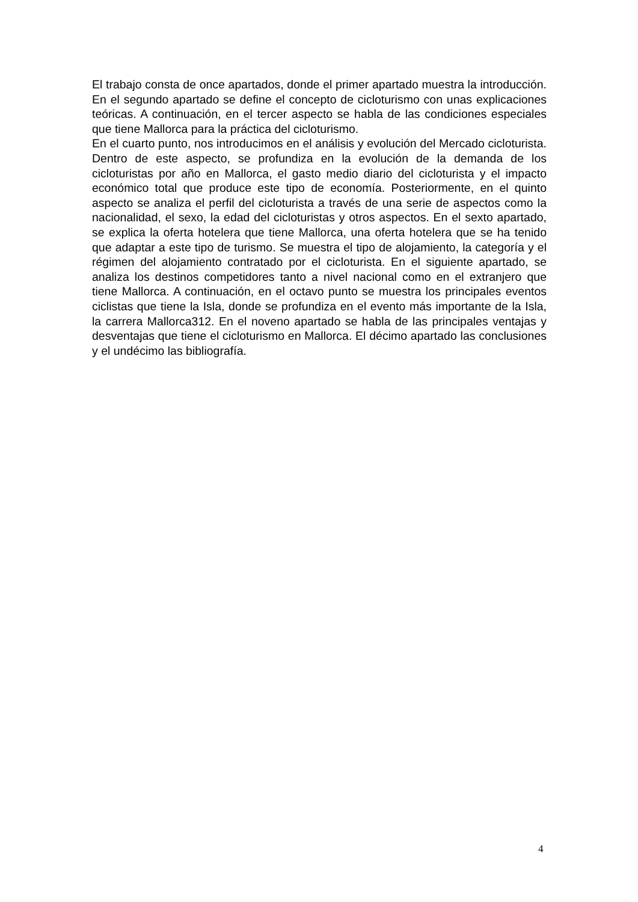El trabajo consta de once apartados, donde el primer apartado muestra la introducción. En el segundo apartado se define el concepto de cicloturismo con unas explicaciones teóricas. A continuación, en el tercer aspecto se habla de las condiciones especiales que tiene Mallorca para la práctica del cicloturismo.
En el cuarto punto, nos introducimos en el análisis y evolución del Mercado cicloturista. Dentro de este aspecto, se profundiza en la evolución de la demanda de los cicloturistas por año en Mallorca, el gasto medio diario del cicloturista y el impacto económico total que produce este tipo de economía. Posteriormente, en el quinto aspecto se analiza el perfil del cicloturista a través de una serie de aspectos como la nacionalidad, el sexo, la edad del cicloturistas y otros aspectos. En el sexto apartado, se explica la oferta hotelera que tiene Mallorca, una oferta hotelera que se ha tenido que adaptar a este tipo de turismo. Se muestra el tipo de alojamiento, la categoría y el régimen del alojamiento contratado por el cicloturista. En el siguiente apartado, se analiza los destinos competidores tanto a nivel nacional como en el extranjero que tiene Mallorca. A continuación, en el octavo punto se muestra los principales eventos ciclistas que tiene la Isla, donde se profundiza en el evento más importante de la Isla, la carrera Mallorca312. En el noveno apartado se habla de las principales ventajas y desventajas que tiene el cicloturismo en Mallorca. El décimo apartado las conclusiones y el undécimo las bibliografía.
4